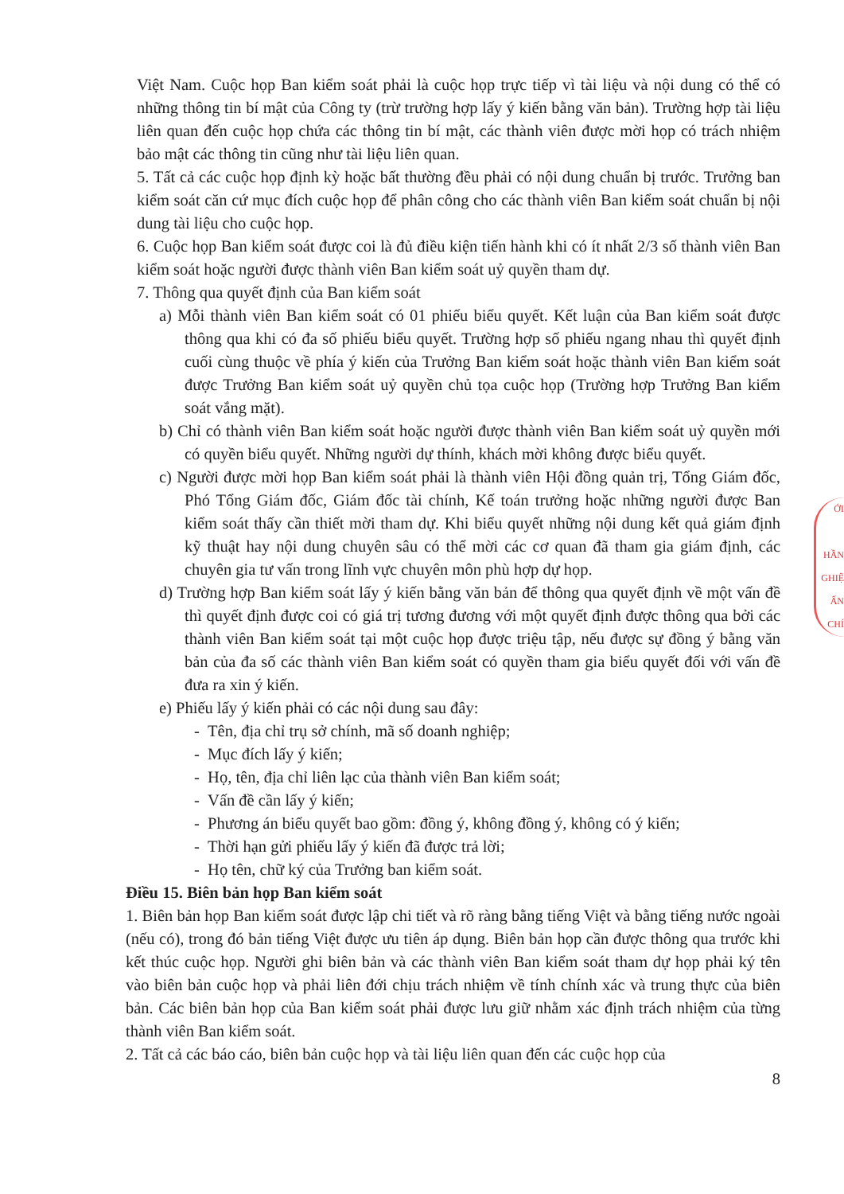Việt Nam. Cuộc họp Ban kiểm soát phải là cuộc họp trực tiếp vì tài liệu và nội dung có thể có những thông tin bí mật của Công ty (trừ trường hợp lấy ý kiến bằng văn bản). Trường hợp tài liệu liên quan đến cuộc họp chứa các thông tin bí mật, các thành viên được mời họp có trách nhiệm bảo mật các thông tin cũng như tài liệu liên quan.
5. Tất cả các cuộc họp định kỳ hoặc bất thường đều phải có nội dung chuẩn bị trước. Trưởng ban kiểm soát căn cứ mục đích cuộc họp để phân công cho các thành viên Ban kiểm soát chuẩn bị nội dung tài liệu cho cuộc họp.
6. Cuộc họp Ban kiểm soát được coi là đủ điều kiện tiến hành khi có ít nhất 2/3 số thành viên Ban kiểm soát hoặc người được thành viên Ban kiểm soát uỷ quyền tham dự.
7. Thông qua quyết định của Ban kiểm soát
a) Mỗi thành viên Ban kiểm soát có 01 phiếu biểu quyết. Kết luận của Ban kiểm soát được thông qua khi có đa số phiếu biểu quyết. Trường hợp số phiếu ngang nhau thì quyết định cuối cùng thuộc về phía ý kiến của Trưởng Ban kiểm soát hoặc thành viên Ban kiểm soát được Trưởng Ban kiểm soát uỷ quyền chủ tọa cuộc họp (Trường hợp Trưởng Ban kiểm soát vắng mặt).
b) Chỉ có thành viên Ban kiểm soát hoặc người được thành viên Ban kiểm soát uỷ quyền mới có quyền biểu quyết. Những người dự thính, khách mời không được biểu quyết.
c) Người được mời họp Ban kiểm soát phải là thành viên Hội đồng quản trị, Tổng Giám đốc, Phó Tổng Giám đốc, Giám đốc tài chính, Kế toán trưởng hoặc những người được Ban kiểm soát thấy cần thiết mời tham dự. Khi biểu quyết những nội dung kết quả giám định kỹ thuật hay nội dung chuyên sâu có thể mời các cơ quan đã tham gia giám định, các chuyên gia tư vấn trong lĩnh vực chuyên môn phù hợp dự họp.
d) Trường hợp Ban kiểm soát lấy ý kiến bằng văn bản để thông qua quyết định về một vấn đề thì quyết định được coi có giá trị tương đương với một quyết định được thông qua bởi các thành viên Ban kiểm soát tại một cuộc họp được triệu tập, nếu được sự đồng ý bằng văn bản của đa số các thành viên Ban kiểm soát có quyền tham gia biểu quyết đối với vấn đề đưa ra xin ý kiến.
e) Phiếu lấy ý kiến phải có các nội dung sau đây:
- Tên, địa chỉ trụ sở chính, mã số doanh nghiệp;
- Mục đích lấy ý kiến;
- Họ, tên, địa chỉ liên lạc của thành viên Ban kiểm soát;
- Vấn đề cần lấy ý kiến;
- Phương án biểu quyết bao gồm: đồng ý, không đồng ý, không có ý kiến;
- Thời hạn gửi phiếu lấy ý kiến đã được trả lời;
- Họ tên, chữ ký của Trưởng ban kiểm soát.
Điều 15. Biên bản họp Ban kiểm soát
1. Biên bản họp Ban kiểm soát được lập chi tiết và rõ ràng bằng tiếng Việt và bằng tiếng nước ngoài (nếu có), trong đó bản tiếng Việt được ưu tiên áp dụng. Biên bản họp cần được thông qua trước khi kết thúc cuộc họp. Người ghi biên bản và các thành viên Ban kiểm soát tham dự họp phải ký tên vào biên bản cuộc họp và phải liên đới chịu trách nhiệm về tính chính xác và trung thực của biên bản. Các biên bản họp của Ban kiểm soát phải được lưu giữ nhằm xác định trách nhiệm của từng thành viên Ban kiểm soát.
2. Tất cả các báo cáo, biên bản cuộc họp và tài liệu liên quan đến các cuộc họp của
8
ỚI
HẦN
GHIỆ
ẤN
CHÍ